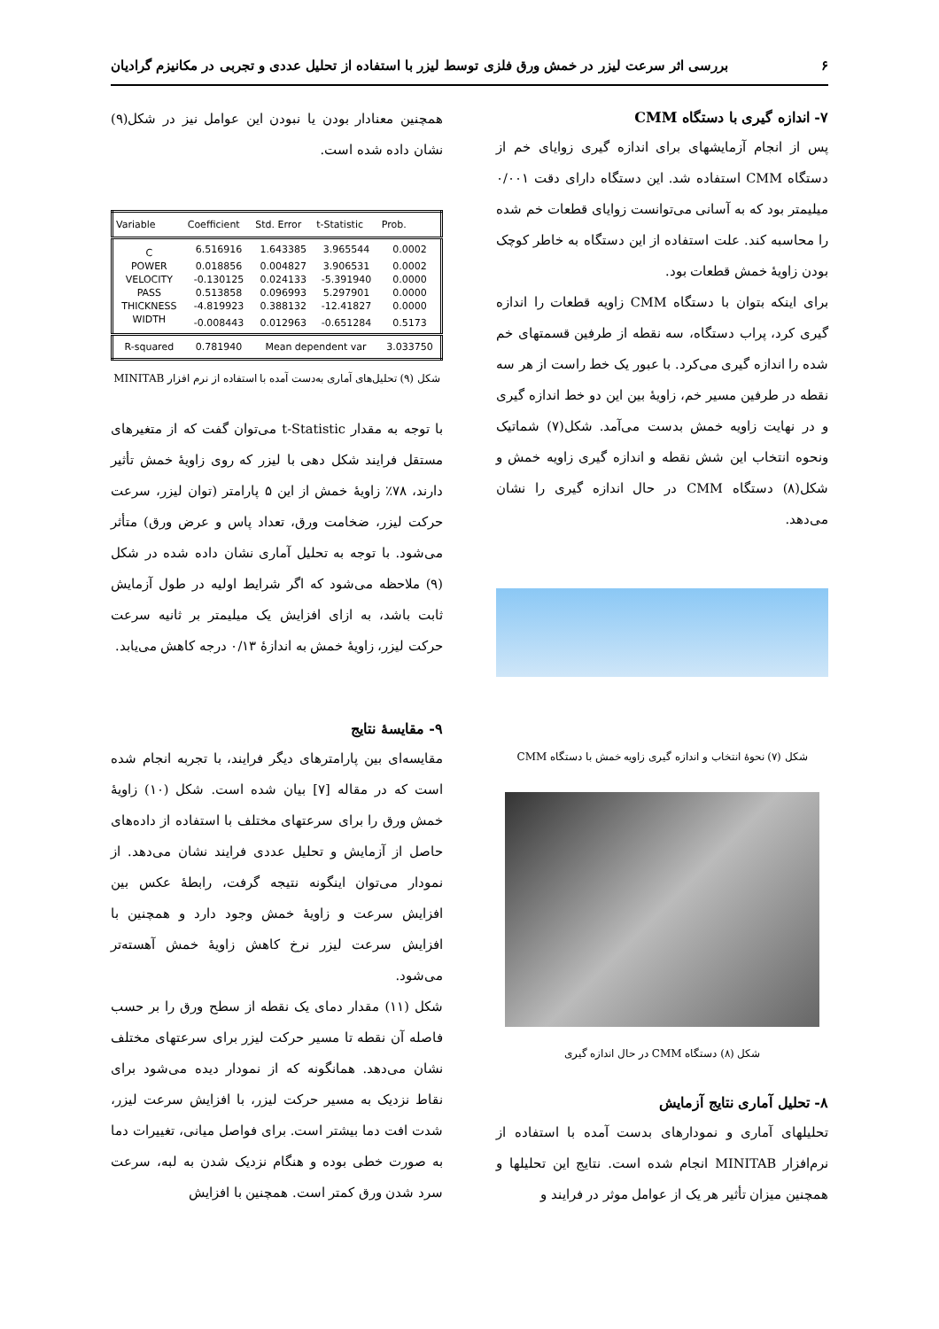۶ بررسی اثر سرعت لیزر در خمش ورق فلزی توسط لیزر با استفاده از تحلیل عددی و تجربی در مکانیزم گرادیان
۷- اندازه گیری با دستگاه CMM
پس از انجام آزمایشهای برای اندازه گیری زوایای خم از دستگاه CMM استفاده شد. این دستگاه دارای دقت ۰/۰۰۱ میلیمتر بود که به آسانی می‌توانست زوایای قطعات خم شده را محاسبه کند. علت استفاده از این دستگاه به خاطر کوچک بودن زاویهٔ خمش قطعات بود.
برای اینکه بتوان با دستگاه CMM زاویه قطعات را اندازه گیری کرد، پراب دستگاه، سه نقطه از طرفین قسمتهای خم شده را اندازه گیری می‌کرد. با عبور یک خط راست از هر سه نقطه در طرفین مسیر خم، زاویهٔ بین این دو خط اندازه گیری و در نهایت زاویه خمش بدست می‌آمد. شکل(۷) شماتیک ونحوه انتخاب این شش نقطه و اندازه گیری زاویه خمش و شکل(۸) دستگاه CMM در حال اندازه گیری را نشان می‌دهد.
شکل (۷) نحوهٔ انتخاب و اندازه گیری زاویه خمش با دستگاه CMM
شکل (۸) دستگاه CMM در حال اندازه گیری
۸- تحلیل آماری نتایج آزمایش
تحلیلهای آماری و نمودارهای بدست آمده با استفاده از نرم‌افزار MINITAB انجام شده است. نتایج این تحلیلها و همچنین میزان تأثیر هر یک از عوامل موثر در فرایند و
همچنین معنادار بودن یا نبودن این عوامل نیز در شکل(۹) نشان داده شده است.
| Variable | Coefficient | Std. Error | t-Statistic | Prob. |
| --- | --- | --- | --- | --- |
| C | 6.516916 | 1.643385 | 3.965544 | 0.0002 |
| POWER | 0.018856 | 0.004827 | 3.906531 | 0.0002 |
| VELOCITY | -0.130125 | 0.024133 | -5.391940 | 0.0000 |
| PASS | 0.513858 | 0.096993 | 5.297901 | 0.0000 |
| THICKNESS | -4.819923 | 0.388132 | -12.41827 | 0.0000 |
| WIDTH | -0.008443 | 0.012963 | -0.651284 | 0.5173 |
| R-squared | 0.781940 | Mean dependent var | | 3.033750 |
شکل (۹) تحلیل‌های آماری به‌دست آمده با استفاده از نرم افزار MINITAB
با توجه به مقدار t-Statistic می‌توان گفت که از متغیرهای مستقل فرایند شکل دهی با لیزر که روی زاویهٔ خمش تأثیر دارند، ۷۸٪ زاویهٔ خمش از این ۵ پارامتر (توان لیزر، سرعت حرکت لیزر، ضخامت ورق، تعداد پاس و عرض ورق) متأثر می‌شود. با توجه به تحلیل آماری نشان داده شده در شکل (۹) ملاحظه می‌شود که اگر شرایط اولیه در طول آزمایش ثابت باشد، به ازای افزایش یک میلیمتر بر ثانیه سرعت حرکت لیزر، زاویهٔ خمش به اندازهٔ ۰/۱۳ درجه کاهش می‌یابد.
۹- مقایسهٔ نتایج
مقایسه‌ای بین پارامترهای دیگر فرایند، با تجربه انجام شده است که در مقاله [۷] بیان شده است. شکل (۱۰) زاویهٔ خمش ورق را برای سرعتهای مختلف با استفاده از داده‌های حاصل از آزمایش و تحلیل عددی فرایند نشان می‌دهد. از نمودار می‌توان اینگونه نتیجه گرفت، رابطهٔ عکس بین افزایش سرعت و زاویهٔ خمش وجود دارد و همچنین با افزایش سرعت لیزر نرخ کاهش زاویهٔ خمش آهسته‌تر می‌شود.
شکل (۱۱) مقدار دمای یک نقطه از سطح ورق را بر حسب فاصله آن نقطه تا مسیر حرکت لیزر برای سرعتهای مختلف نشان می‌دهد. همانگونه که از نمودار دیده می‌شود برای نقاط نزدیک به مسیر حرکت لیزر، با افزایش سرعت لیزر، شدت افت دما بیشتر است. برای فواصل میانی، تغییرات دما به صورت خطی بوده و هنگام نزدیک شدن به لبه، سرعت سرد شدن ورق کمتر است. همچنین با افزایش